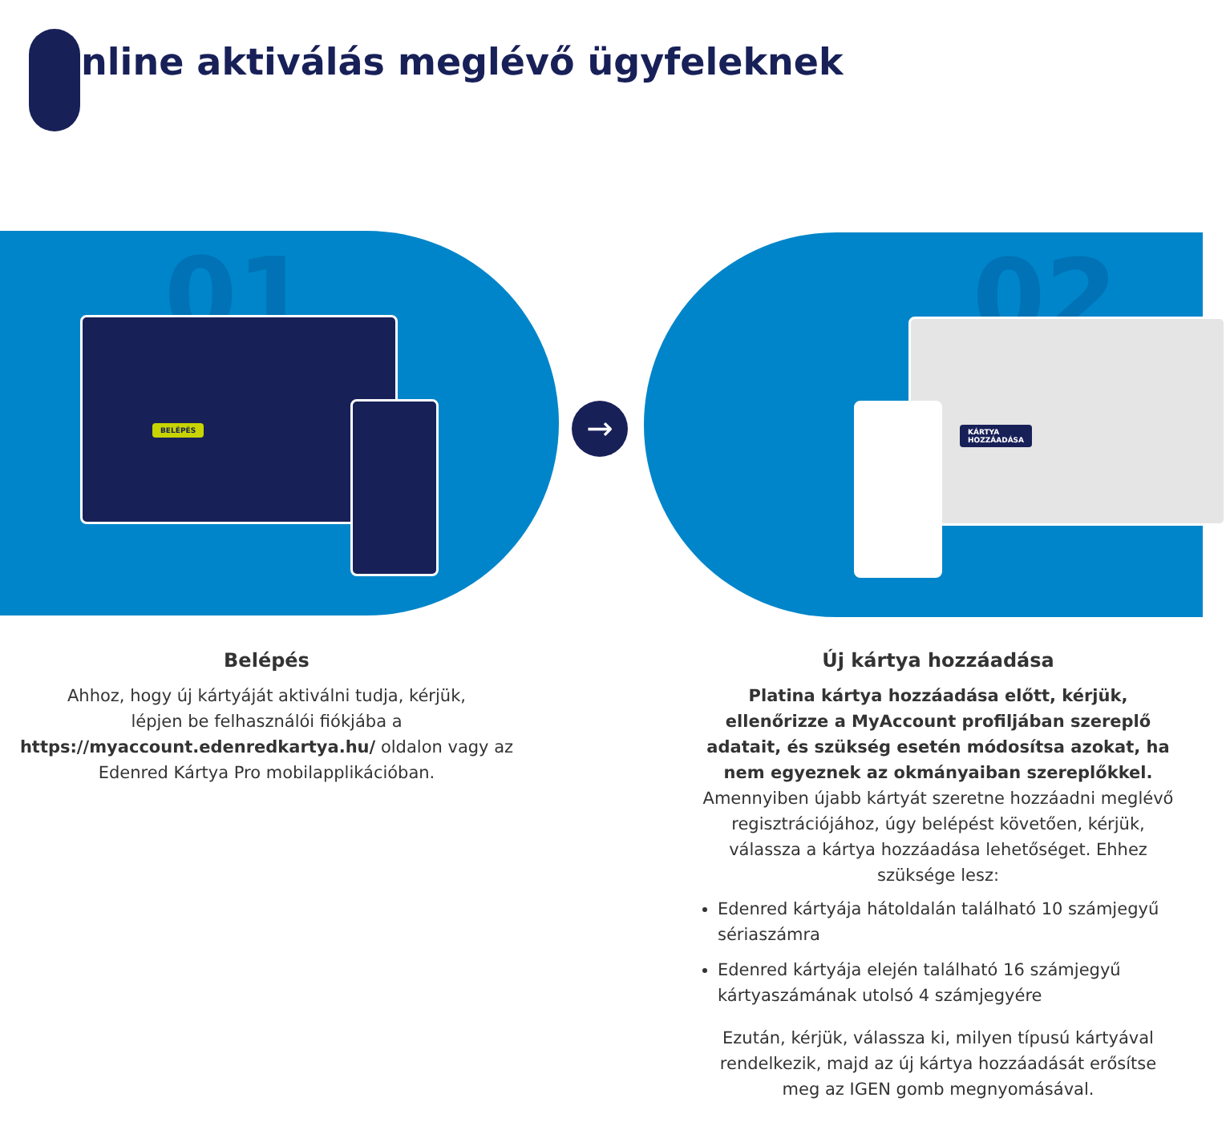Online aktiválás meglévő ügyfeleknek
01
BELÉPÉS
→
02
KÁRTYA
HOZZÁADÁSA
Belépés
Ahhoz, hogy új kártyáját aktiválni tudja, kérjük,
lépjen be felhasználói fiókjába a
https://myaccount.edenredkartya.hu/ oldalon vagy az
Edenred Kártya Pro mobilapplikációban.
Új kártya hozzáadása
Platina kártya hozzáadása előtt, kérjük, ellenőrizze a MyAccount profiljában szereplő adatait, és szükség esetén módosítsa azokat, ha nem egyeznek az okmányaiban szereplőkkel.
Amennyiben újabb kártyát szeretne hozzáadni meglévő regisztrációjához, úgy belépést követően, kérjük, válassza a kártya hozzáadása lehetőséget. Ehhez szüksége lesz:
Edenred kártyája hátoldalán található 10 számjegyű sériaszámra
Edenred kártyája elején található 16 számjegyű kártyaszámának utolsó 4 számjegyére
Ezután, kérjük, válassza ki, milyen típusú kártyával rendelkezik, majd az új kártya hozzáadását erősítse meg az IGEN gomb megnyomásával.